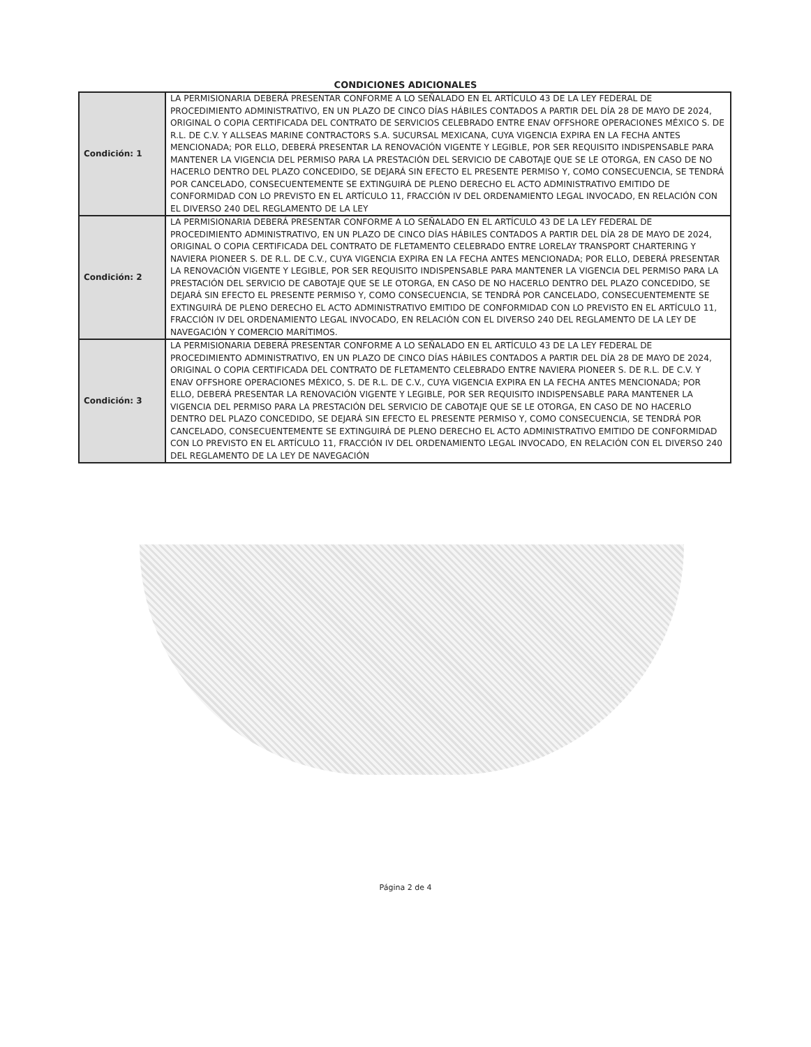CONDICIONES ADICIONALES
| Condición: 1 | LA PERMISIONARIA DEBERÁ PRESENTAR CONFORME A LO SEÑALADO EN EL ARTÍCULO 43 DE LA LEY FEDERAL DE PROCEDIMIENTO ADMINISTRATIVO, EN UN PLAZO DE CINCO DÍAS HÁBILES CONTADOS A PARTIR DEL DÍA 28 DE MAYO DE 2024, ORIGINAL O COPIA CERTIFICADA DEL CONTRATO DE SERVICIOS CELEBRADO ENTRE ENAV OFFSHORE OPERACIONES MÉXICO S. DE R.L. DE C.V. Y ALLSEAS MARINE CONTRACTORS S.A. SUCURSAL MEXICANA, CUYA VIGENCIA EXPIRA EN LA FECHA ANTES MENCIONADA; POR ELLO, DEBERÁ PRESENTAR LA RENOVACIÓN VIGENTE Y LEGIBLE, POR SER REQUISITO INDISPENSABLE PARA MANTENER LA VIGENCIA DEL PERMISO PARA LA PRESTACIÓN DEL SERVICIO DE CABOTAJE QUE SE LE OTORGA, EN CASO DE NO HACERLO DENTRO DEL PLAZO CONCEDIDO, SE DEJARÁ SIN EFECTO EL PRESENTE PERMISO Y, COMO CONSECUENCIA, SE TENDRÁ POR CANCELADO, CONSECUENTEMENTE SE EXTINGUIRÁ DE PLENO DERECHO EL ACTO ADMINISTRATIVO EMITIDO DE CONFORMIDAD CON LO PREVISTO EN EL ARTÍCULO 11, FRACCIÓN IV DEL ORDENAMIENTO LEGAL INVOCADO, EN RELACIÓN CON EL DIVERSO 240 DEL REGLAMENTO DE LA LEY |
| Condición: 2 | LA PERMISIONARIA DEBERÁ PRESENTAR CONFORME A LO SEÑALADO EN EL ARTÍCULO 43 DE LA LEY FEDERAL DE PROCEDIMIENTO ADMINISTRATIVO, EN UN PLAZO DE CINCO DÍAS HÁBILES CONTADOS A PARTIR DEL DÍA 28 DE MAYO DE 2024, ORIGINAL O COPIA CERTIFICADA DEL CONTRATO DE FLETAMENTO CELEBRADO ENTRE LORELAY TRANSPORT CHARTERING Y NAVIERA PIONEER S. DE R.L. DE C.V., CUYA VIGENCIA EXPIRA EN LA FECHA ANTES MENCIONADA; POR ELLO, DEBERÁ PRESENTAR LA RENOVACIÓN VIGENTE Y LEGIBLE, POR SER REQUISITO INDISPENSABLE PARA MANTENER LA VIGENCIA DEL PERMISO PARA LA PRESTACIÓN DEL SERVICIO DE CABOTAJE QUE SE LE OTORGA, EN CASO DE NO HACERLO DENTRO DEL PLAZO CONCEDIDO, SE DEJARÁ SIN EFECTO EL PRESENTE PERMISO Y, COMO CONSECUENCIA, SE TENDRÁ POR CANCELADO, CONSECUENTEMENTE SE EXTINGUIRÁ DE PLENO DERECHO EL ACTO ADMINISTRATIVO EMITIDO DE CONFORMIDAD CON LO PREVISTO EN EL ARTÍCULO 11, FRACCIÓN IV DEL ORDENAMIENTO LEGAL INVOCADO, EN RELACIÓN CON EL DIVERSO 240 DEL REGLAMENTO DE LA LEY DE NAVEGACIÓN Y COMERCIO MARÍTIMOS. |
| Condición: 3 | LA PERMISIONARIA DEBERÁ PRESENTAR CONFORME A LO SEÑALADO EN EL ARTÍCULO 43 DE LA LEY FEDERAL DE PROCEDIMIENTO ADMINISTRATIVO, EN UN PLAZO DE CINCO DÍAS HÁBILES CONTADOS A PARTIR DEL DÍA 28 DE MAYO DE 2024, ORIGINAL O COPIA CERTIFICADA DEL CONTRATO DE FLETAMENTO CELEBRADO ENTRE NAVIERA PIONEER S. DE R.L. DE C.V. Y ENAV OFFSHORE OPERACIONES MÉXICO, S. DE R.L. DE C.V., CUYA VIGENCIA EXPIRA EN LA FECHA ANTES MENCIONADA; POR ELLO, DEBERÁ PRESENTAR LA RENOVACIÓN VIGENTE Y LEGIBLE, POR SER REQUISITO INDISPENSABLE PARA MANTENER LA VIGENCIA DEL PERMISO PARA LA PRESTACIÓN DEL SERVICIO DE CABOTAJE QUE SE LE OTORGA, EN CASO DE NO HACERLO DENTRO DEL PLAZO CONCEDIDO, SE DEJARÁ SIN EFECTO EL PRESENTE PERMISO Y, COMO CONSECUENCIA, SE TENDRÁ POR CANCELADO, CONSECUENTEMENTE SE EXTINGUIRÁ DE PLENO DERECHO EL ACTO ADMINISTRATIVO EMITIDO DE CONFORMIDAD CON LO PREVISTO EN EL ARTÍCULO 11, FRACCIÓN IV DEL ORDENAMIENTO LEGAL INVOCADO, EN RELACIÓN CON EL DIVERSO 240 DEL REGLAMENTO DE LA LEY DE NAVEGACIÓN |
Página 2 de 4